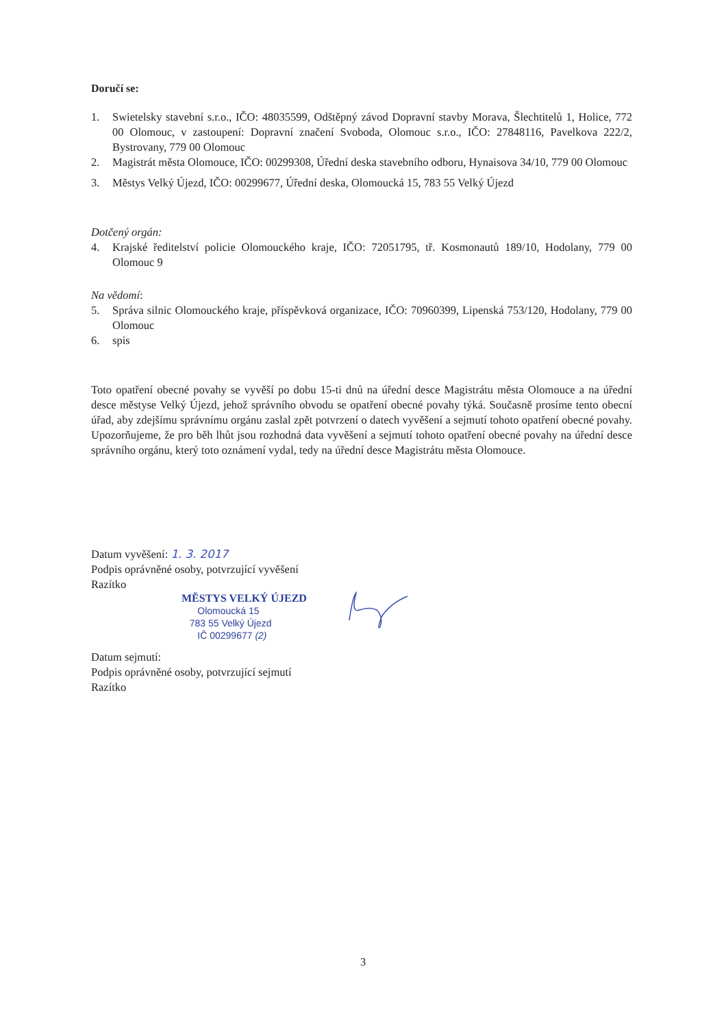Doručí se:
1. Swietelsky stavební s.r.o., IČO: 48035599, Odštěpný závod Dopravní stavby Morava, Šlechtitelů 1, Holice, 772 00 Olomouc, v zastoupení: Dopravní značení Svoboda, Olomouc s.r.o., IČO: 27848116, Pavelkova 222/2, Bystrovany, 779 00 Olomouc
2. Magistrát města Olomouce, IČO: 00299308, Úřední deska stavebního odboru, Hynaisova 34/10, 779 00 Olomouc
3. Městys Velký Újezd, IČO: 00299677, Úřední deska, Olomoucká 15, 783 55 Velký Újezd
Dotčený orgán:
4. Krajské ředitelství policie Olomouckého kraje, IČO: 72051795, tř. Kosmonautů 189/10, Hodolany, 779 00 Olomouc 9
Na vědomí:
5. Správa silnic Olomouckého kraje, příspěvková organizace, IČO: 70960399, Lipenská 753/120, Hodolany, 779 00 Olomouc
6. spis
Toto opatření obecné povahy se vyvěší po dobu 15-ti dnů na úřední desce Magistrátu města Olomouce a na úřední desce městyse Velký Újezd, jehož správního obvodu se opatření obecné povahy týká. Současně prosíme tento obecní úřad, aby zdejšímu správnímu orgánu zaslal zpět potvrzení o datech vyvěšení a sejmutí tohoto opatření obecné povahy. Upozorňujeme, že pro běh lhůt jsou rozhodná data vyvěšení a sejmutí tohoto opatření obecné povahy na úřední desce správního orgánu, který toto oznámení vydal, tedy na úřední desce Magistrátu města Olomouce.
Datum vyvěšení: 1. 3. 2017
Podpis oprávněné osoby, potvrzující vyvěšení
Razítko
MĚSTYS VELKÝ ÚJEZD
Olomoucká 15
783 55 Velký Újezd
IČ 00299677 (2)
Datum sejmutí:
Podpis oprávněné osoby, potvrzující sejmutí
Razítko
3